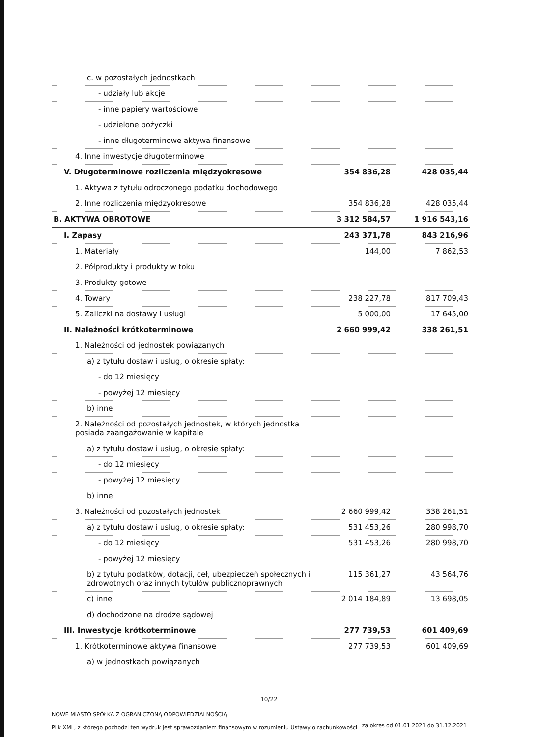| c. w pozostałych jednostkach | | |
| - udziały lub akcje | | |
| - inne papiery wartościowe | | |
| - udzielone pożyczki | | |
| - inne długoterminowe aktywa finansowe | | |
| 4. Inne inwestycje długoterminowe | | |
| V. Długoterminowe rozliczenia międzyokresowe | 354 836,28 | 428 035,44 |
| 1. Aktywa z tytułu odroczonego podatku dochodowego | | |
| 2. Inne rozliczenia międzyokresowe | 354 836,28 | 428 035,44 |
| B. AKTYWA OBROTOWE | 3 312 584,57 | 1 916 543,16 |
| I. Zapasy | 243 371,78 | 843 216,96 |
| 1. Materiały | 144,00 | 7 862,53 |
| 2. Półprodukty i produkty w toku | | |
| 3. Produkty gotowe | | |
| 4. Towary | 238 227,78 | 817 709,43 |
| 5. Zaliczki na dostawy i usługi | 5 000,00 | 17 645,00 |
| II. Należności krótkoterminowe | 2 660 999,42 | 338 261,51 |
| 1. Należności od jednostek powiązanych | | |
| a) z tytułu dostaw i usług, o okresie spłaty: | | |
| - do 12 miesięcy | | |
| - powyżej 12 miesięcy | | |
| b) inne | | |
| 2. Należności od pozostałych jednostek, w których jednostka posiada zaangażowanie w kapitale | | |
| a) z tytułu dostaw i usług, o okresie spłaty: | | |
| - do 12 miesięcy | | |
| - powyżej 12 miesięcy | | |
| b) inne | | |
| 3. Należności od pozostałych jednostek | 2 660 999,42 | 338 261,51 |
| a) z tytułu dostaw i usług, o okresie spłaty: | 531 453,26 | 280 998,70 |
| - do 12 miesięcy | 531 453,26 | 280 998,70 |
| - powyżej 12 miesięcy | | |
| b) z tytułu podatków, dotacji, ceł, ubezpieczeń społecznych i zdrowotnych oraz innych tytułów publicznoprawnych | 115 361,27 | 43 564,76 |
| c) inne | 2 014 184,89 | 13 698,05 |
| d) dochodzone na drodze sądowej | | |
| III. Inwestycje krótkoterminowe | 277 739,53 | 601 409,69 |
| 1. Krótkoterminowe aktywa finansowe | 277 739,53 | 601 409,69 |
| a) w jednostkach powiązanych | | |
10/22
NOWE MIASTO SPÓŁKA Z OGRANICZONĄ ODPOWIEDZIALNOŚCIĄ
Plik XML, z którego pochodzi ten wydruk jest sprawozdaniem finansowym w rozumieniu Ustawy o rachunkowości
za okres od 01.01.2021 do 31.12.2021